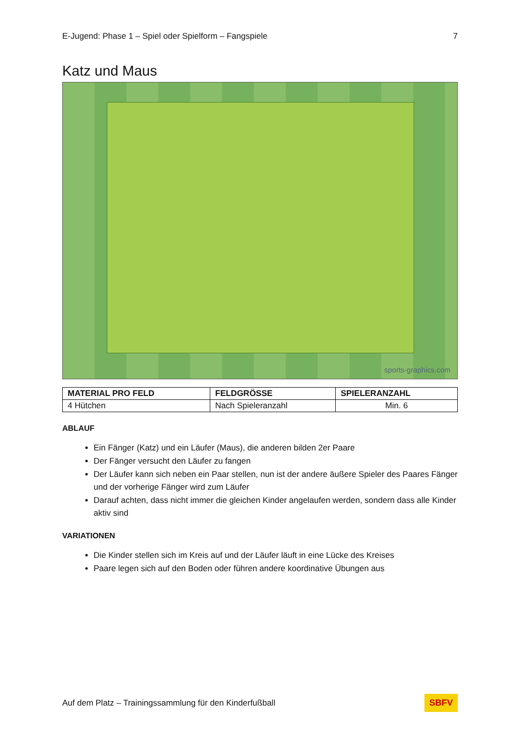E-Jugend: Phase 1 – Spiel oder Spielform – Fangspiele 7
Katz und Maus
sports-graphics.com
| MATERIAL PRO FELD | FELDGRÖSSE | SPIELERANZAHL |
| --- | --- | --- |
| 4 Hütchen | Nach Spieleranzahl | Min. 6 |
ABLAUF
Ein Fänger (Katz) und ein Läufer (Maus), die anderen bilden 2er Paare
Der Fänger versucht den Läufer zu fangen
Der Läufer kann sich neben ein Paar stellen, nun ist der andere äußere Spieler des Paares Fänger und der vorherige Fänger wird zum Läufer
Darauf achten, dass nicht immer die gleichen Kinder angelaufen werden, sondern dass alle Kinder aktiv sind
VARIATIONEN
Die Kinder stellen sich im Kreis auf und der Läufer läuft in eine Lücke des Kreises
Paare legen sich auf den Boden oder führen andere koordinative Übungen aus
Auf dem Platz – Trainingssammlung für den Kinderfußball SBFV